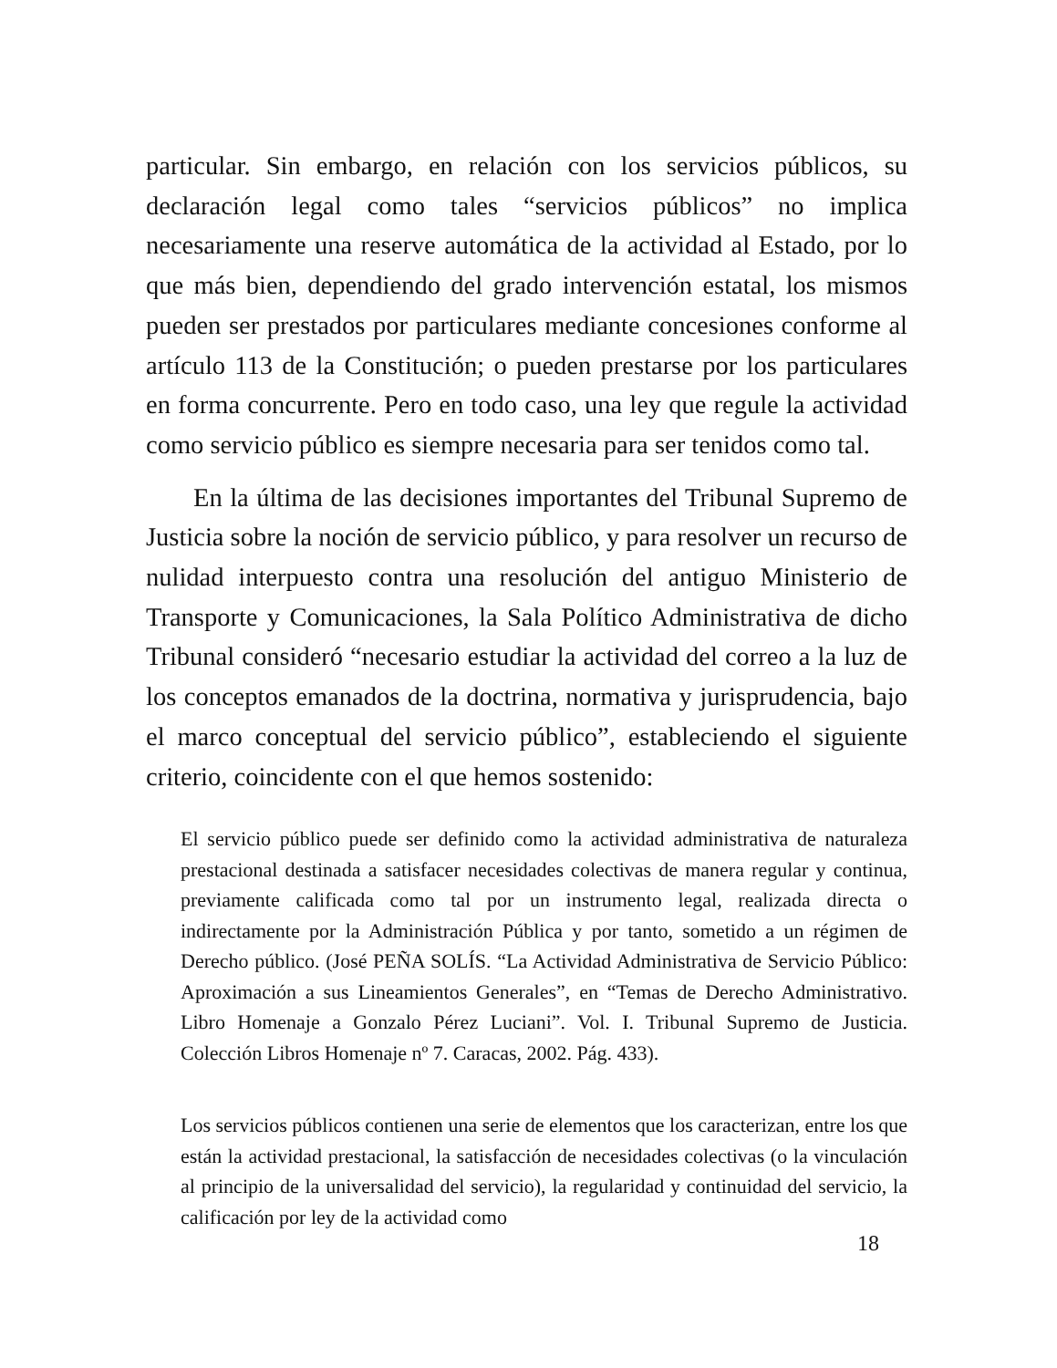particular. Sin embargo, en relación con los servicios públicos, su declaración legal como tales “servicios públicos” no implica necesariamente una reserve automática de la actividad al Estado, por lo que más bien, dependiendo del grado intervención estatal, los mismos pueden ser prestados por particulares mediante concesiones conforme al artículo 113 de la Constitución; o pueden prestarse por los particulares en forma concurrente. Pero en todo caso, una ley que regule la actividad como servicio público es siempre necesaria para ser tenidos como tal.
En la última de las decisiones importantes del Tribunal Supremo de Justicia sobre la noción de servicio público, y para resolver un recurso de nulidad interpuesto contra una resolución del antiguo Ministerio de Transporte y Comunicaciones, la Sala Político Administrativa de dicho Tribunal consideró “necesario estudiar la actividad del correo a la luz de los conceptos emanados de la doctrina, normativa y jurisprudencia, bajo el marco conceptual del servicio público”, estableciendo el siguiente criterio, coincidente con el que hemos sostenido:
El servicio público puede ser definido como la actividad administrativa de naturaleza prestacional destinada a satisfacer necesidades colectivas de manera regular y continua, previamente calificada como tal por un instrumento legal, realizada directa o indirectamente por la Administración Pública y por tanto, sometido a un régimen de Derecho público. (José PEÑA SOLÍS. “La Actividad Administrativa de Servicio Público: Aproximación a sus Lineamientos Generales”, en “Temas de Derecho Administrativo. Libro Homenaje a Gonzalo Pérez Luciani”. Vol. I. Tribunal Supremo de Justicia. Colección Libros Homenaje nº 7. Caracas, 2002. Pág. 433).
Los servicios públicos contienen una serie de elementos que los caracterizan, entre los que están la actividad prestacional, la satisfacción de necesidades colectivas (o la vinculación al principio de la universalidad del servicio), la regularidad y continuidad del servicio, la calificación por ley de la actividad como
18